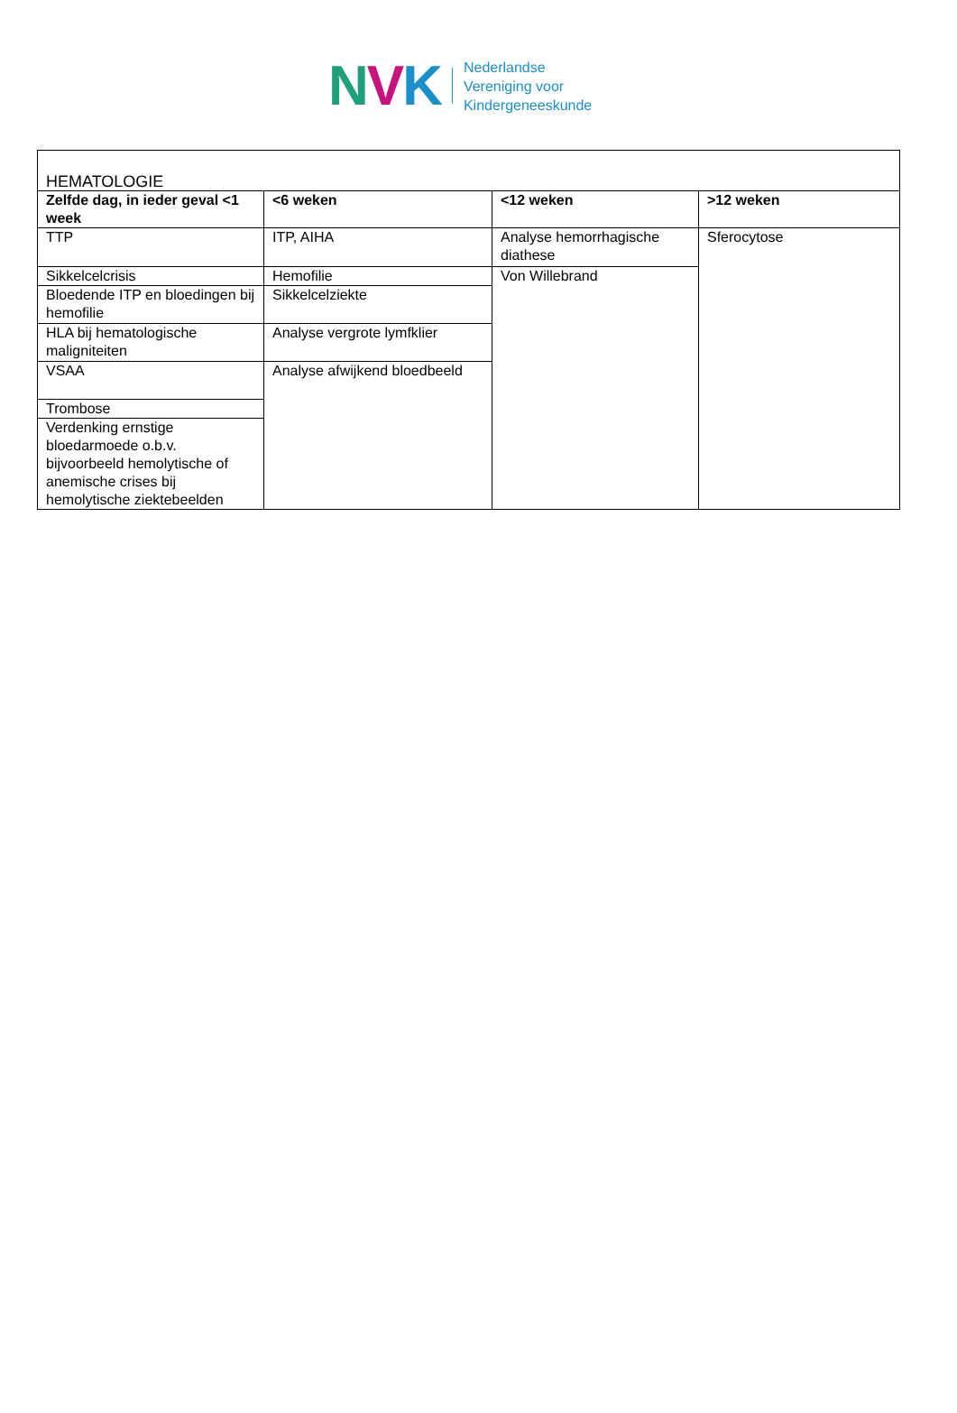NVK
Nederlandse
Vereniging voor
Kindergeneeskunde
| HEMATOLOGIE | | | |
| Zelfde dag, in ieder geval <1 week | <6 weken | <12 weken | >12 weken |
| TTP | ITP, AIHA | Analyse hemorrhagische diathese | Sferocytose |
| Sikkelcelcrisis | Hemofilie | Von Willebrand | |
| Bloedende ITP en bloedingen bij hemofilie | Sikkelcelziekte | | |
| HLA bij hematologische maligniteiten | Analyse vergrote lymfklier | | |
| VSAA | Analyse afwijkend bloedbeeld | | |
| Trombose | | | |
| Verdenking ernstige bloedarmoede o.b.v. bijvoorbeeld hemolytische of anemische crises bij hemolytische ziektebeelden | | | |